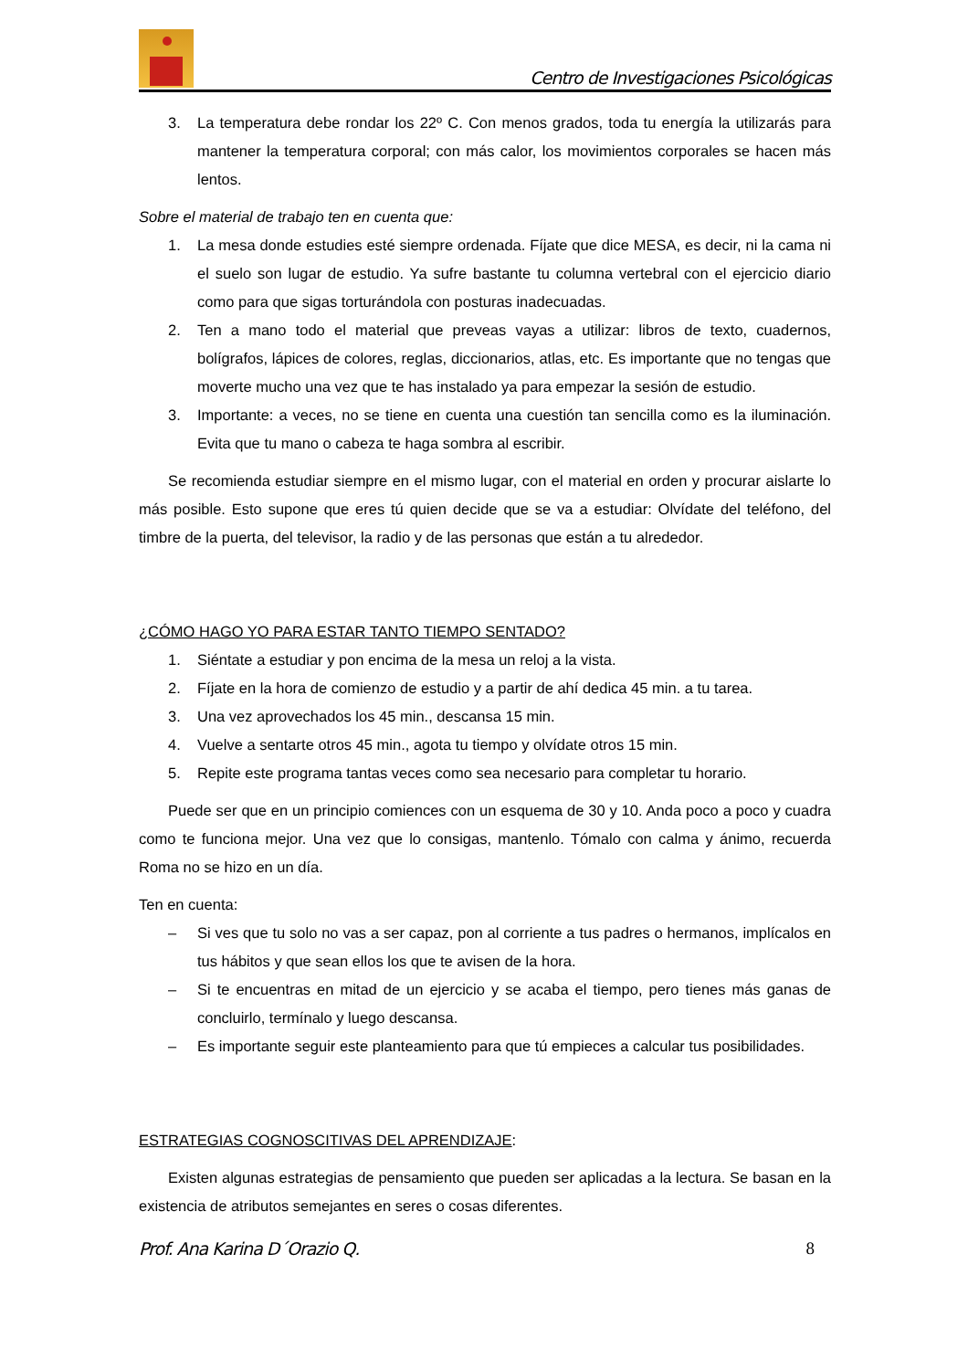Centro de Investigaciones Psicológicas
3. La temperatura debe rondar los 22º C. Con menos grados, toda tu energía la utilizarás para mantener la temperatura corporal; con más calor, los movimientos corporales se hacen más lentos.
Sobre el material de trabajo ten en cuenta que:
1. La mesa donde estudies esté siempre ordenada. Fíjate que dice MESA, es decir, ni la cama ni el suelo son lugar de estudio. Ya sufre bastante tu columna vertebral con el ejercicio diario como para que sigas torturándola con posturas inadecuadas.
2. Ten a mano todo el material que preveas vayas a utilizar: libros de texto, cuadernos, bolígrafos, lápices de colores, reglas, diccionarios, atlas, etc. Es importante que no tengas que moverte mucho una vez que te has instalado ya para empezar la sesión de estudio.
3. Importante: a veces, no se tiene en cuenta una cuestión tan sencilla como es la iluminación. Evita que tu mano o cabeza te haga sombra al escribir.
Se recomienda estudiar siempre en el mismo lugar, con el material en orden y procurar aislarte lo más posible. Esto supone que eres tú quien decide que se va a estudiar: Olvídate del teléfono, del timbre de la puerta, del televisor, la radio y de las personas que están a tu alrededor.
¿CÓMO HAGO YO PARA ESTAR TANTO TIEMPO SENTADO?
1. Siéntate a estudiar y pon encima de la mesa un reloj a la vista.
2. Fíjate en la hora de comienzo de estudio y a partir de ahí dedica 45 min. a tu tarea.
3. Una vez aprovechados los 45 min., descansa 15 min.
4. Vuelve a sentarte otros 45 min., agota tu tiempo y olvídate otros 15 min.
5. Repite este programa tantas veces como sea necesario para completar tu horario.
Puede ser que en un principio comiences con un esquema de 30 y 10. Anda poco a poco y cuadra como te funciona mejor. Una vez que lo consigas, mantenlo. Tómalo con calma y ánimo, recuerda Roma no se hizo en un día.
Ten en cuenta:
– Si ves que tu solo no vas a ser capaz, pon al corriente a tus padres o hermanos, implícalos en tus hábitos y que sean ellos los que te avisen de la hora.
– Si te encuentras en mitad de un ejercicio y se acaba el tiempo, pero tienes más ganas de concluirlo, termínalo y luego descansa.
– Es importante seguir este planteamiento para que tú empieces a calcular tus posibilidades.
ESTRATEGIAS COGNOSCITIVAS DEL APRENDIZAJE:
Existen algunas estrategias de pensamiento que pueden ser aplicadas a la lectura. Se basan en la existencia de atributos semejantes en seres o cosas diferentes.
Prof. Ana Karina D´Orazio Q. 8